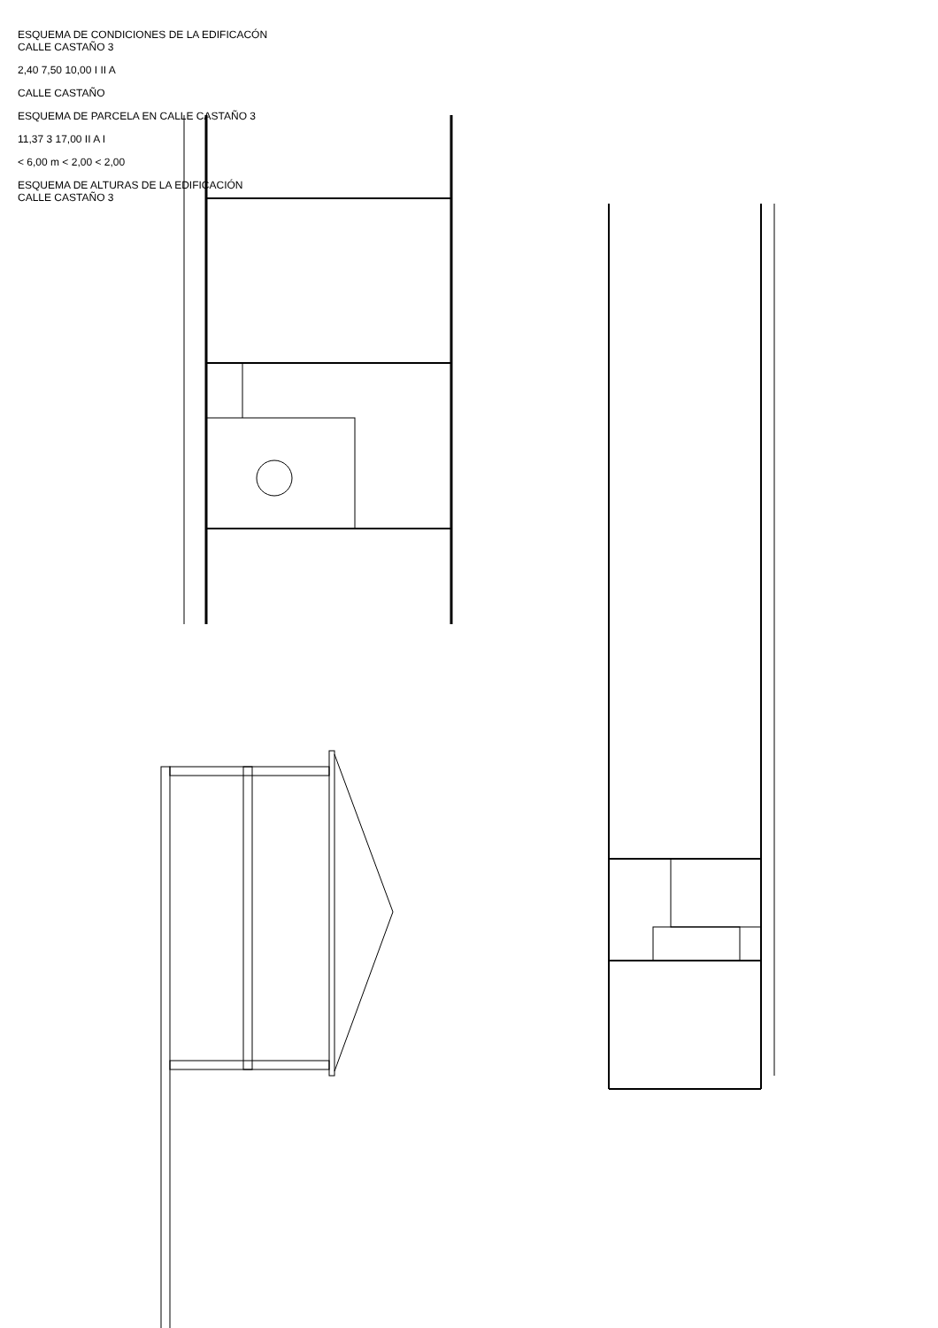ESQUEMA DE CONDICIONES DE LA EDIFICACÓN
CALLE CASTAÑO 3
2,40 7,50 10,00 I II A
CALLE CASTAÑO
ESQUEMA DE PARCELA EN CALLE CASTAÑO 3
11,37 3 17,00 II A I
< 6,00 m < 2,00 < 2,00
ESQUEMA DE ALTURAS DE LA EDIFICACIÓN
CALLE CASTAÑO 3